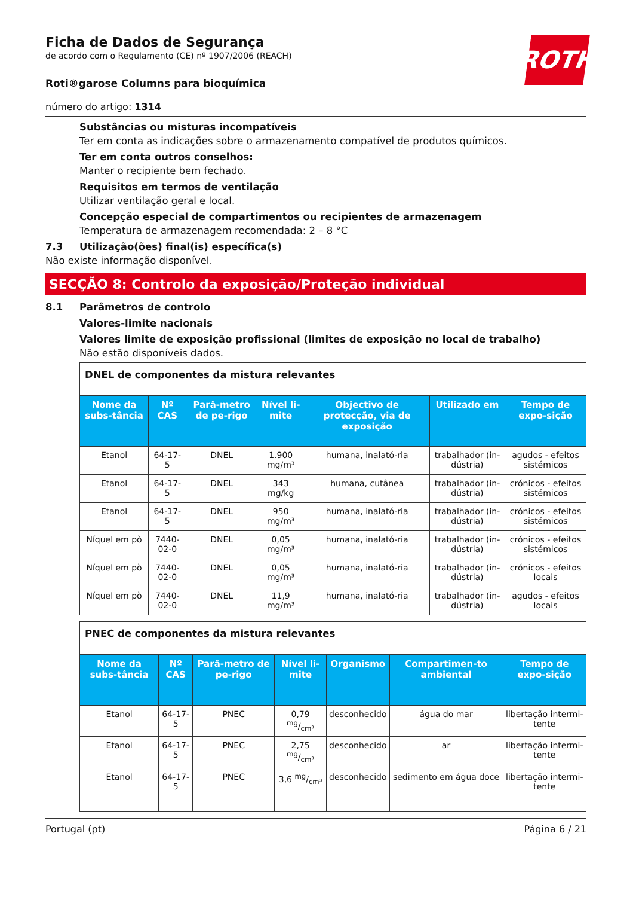ROTH
Ficha de Dados de Segurança
de acordo com o Regulamento (CE) nº 1907/2006 (REACH)
Roti®garose Columns para bioquímica
número do artigo: 1314
Substâncias ou misturas incompatíveis
Ter em conta as indicações sobre o armazenamento compatível de produtos químicos.
Ter em conta outros conselhos:
Manter o recipiente bem fechado.
Requisitos em termos de ventilação
Utilizar ventilação geral e local.
Concepção especial de compartimentos ou recipientes de armazenagem
Temperatura de armazenagem recomendada: 2 – 8 °C
7.3 Utilização(ões) final(is) específica(s)
Não existe informação disponível.
SECÇÃO 8: Controlo da exposição/Proteção individual
8.1 Parâmetros de controlo
Valores-limite nacionais
Valores limite de exposição profissional (limites de exposição no local de trabalho)
Não estão disponíveis dados.
| DNEL de componentes da mistura relevantes | | | | | | |
| Nome da subs-tância | Nº CAS | Parâ-metro de pe-rigo | Nível li-mite | Objectivo de protecção, via de exposição | Utilizado em | Tempo de expo-sição |
| Etanol | 64-17-5 | DNEL | 1.900 mg/m³ | humana, inalató-ria | trabalhador (in-dústria) | agudos - efeitos sistémicos |
| Etanol | 64-17-5 | DNEL | 343 mg/kg | humana, cutânea | trabalhador (in-dústria) | crónicos - efeitos sistémicos |
| Etanol | 64-17-5 | DNEL | 950 mg/m³ | humana, inalató-ria | trabalhador (in-dústria) | crónicos - efeitos sistémicos |
| Níquel em pò | 7440-02-0 | DNEL | 0,05 mg/m³ | humana, inalató-ria | trabalhador (in-dústria) | crónicos - efeitos sistémicos |
| Níquel em pò | 7440-02-0 | DNEL | 0,05 mg/m³ | humana, inalató-ria | trabalhador (in-dústria) | crónicos - efeitos locais |
| Níquel em pò | 7440-02-0 | DNEL | 11,9 mg/m³ | humana, inalató-ria | trabalhador (in-dústria) | agudos - efeitos locais |
| PNEC de componentes da mistura relevantes | | | | | | |
| Nome da subs-tância | Nº CAS | Parâ-metro de pe-rigo | Nível li-mite | Organismo | Compartimen-to ambiental | Tempo de expo-sição |
| Etanol | 64-17-5 | PNEC | 0,79 mg/cm³ | desconhecido | água do mar | libertação intermi-tente |
| Etanol | 64-17-5 | PNEC | 2,75 mg/cm³ | desconhecido | ar | libertação intermi-tente |
| Etanol | 64-17-5 | PNEC | 3,6 mg/cm³ | desconhecido | sedimento em água doce | libertação intermi-tente |
Portugal (pt) Página 6 / 21